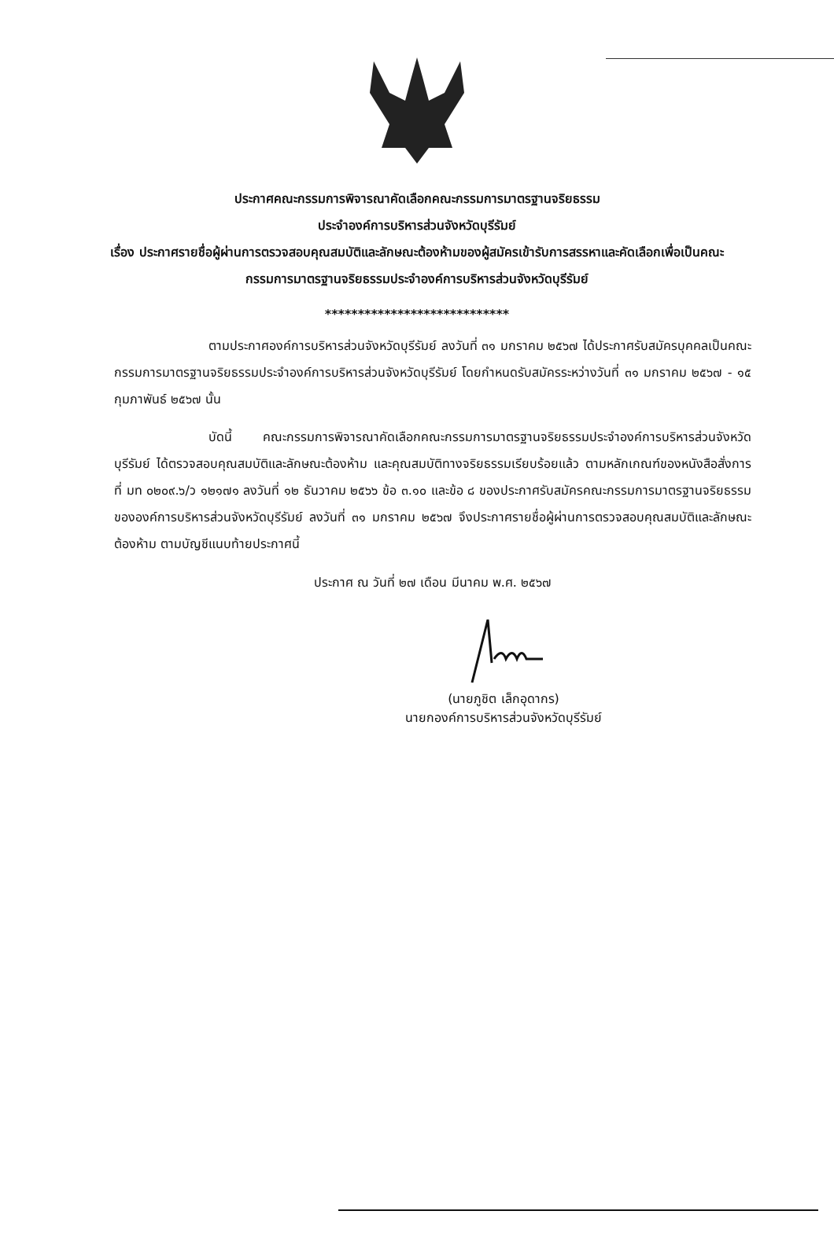ประกาศคณะกรรมการพิจารณาคัดเลือกคณะกรรมการมาตรฐานจริยธรรม
ประจำองค์การบริหารส่วนจังหวัดบุรีรัมย์
เรื่อง ประกาศรายชื่อผู้ผ่านการตรวจสอบคุณสมบัติและลักษณะต้องห้ามของผู้สมัครเข้ารับการสรรหาและคัดเลือกเพื่อเป็นคณะกรรมการมาตรฐานจริยธรรมประจำองค์การบริหารส่วนจังหวัดบุรีรัมย์
****************************
ตามประกาศองค์การบริหารส่วนจังหวัดบุรีรัมย์ ลงวันที่ ๓๑ มกราคม ๒๕๖๗ ได้ประกาศรับสมัครบุคคลเป็นคณะกรรมการมาตรฐานจริยธรรมประจำองค์การบริหารส่วนจังหวัดบุรีรัมย์ โดยกำหนดรับสมัครระหว่างวันที่ ๓๑ มกราคม ๒๕๖๗ - ๑๕ กุมภาพันธ์ ๒๕๖๗ นั้น
บัดนี้ คณะกรรมการพิจารณาคัดเลือกคณะกรรมการมาตรฐานจริยธรรมประจำองค์การบริหารส่วนจังหวัดบุรีรัมย์ ได้ตรวจสอบคุณสมบัติและลักษณะต้องห้าม และคุณสมบัติทางจริยธรรมเรียบร้อยแล้ว ตามหลักเกณฑ์ของหนังสือสั่งการ ที่ มท ๐๒๐๙.๖/ว ๑๒๑๗๑ ลงวันที่ ๑๒ ธันวาคม ๒๕๖๖ ข้อ ๓.๑๐ และข้อ ๘ ของประกาศรับสมัครคณะกรรมการมาตรฐานจริยธรรมขององค์การบริหารส่วนจังหวัดบุรีรัมย์ ลงวันที่ ๓๑ มกราคม ๒๕๖๗ จึงประกาศรายชื่อผู้ผ่านการตรวจสอบคุณสมบัติและลักษณะต้องห้าม ตามบัญชีแนบท้ายประกาศนี้
ประกาศ ณ วันที่ ๒๗ เดือน มีนาคม พ.ศ. ๒๕๖๗
(นายภูชิต เล็กอุดากร)
นายกองค์การบริหารส่วนจังหวัดบุรีรัมย์